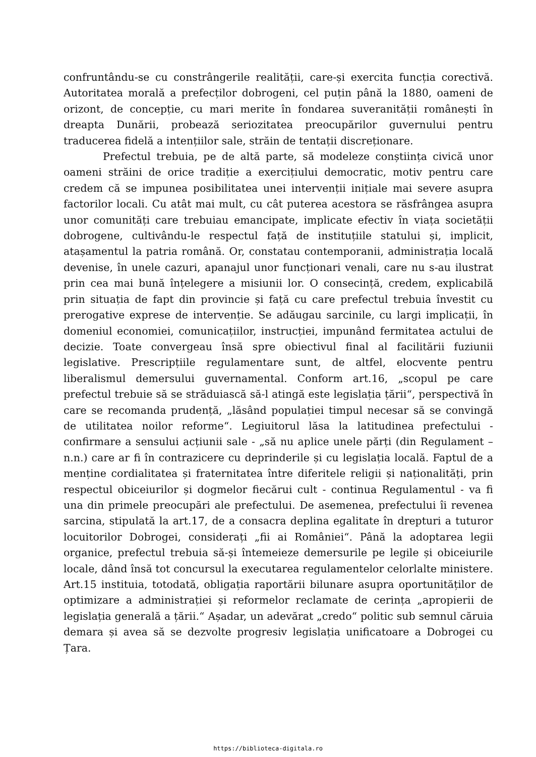confruntându-se cu constrângerile realității, care-și exercita funcția corectivă. Autoritatea morală a prefecților dobrogeni, cel puțin până la 1880, oameni de orizont, de concepție, cu mari merite în fondarea suveranității românești în dreapta Dunării, probează seriozitatea preocupărilor guvernului pentru traducerea fidelă a intențiilor sale, străin de tentații discreționare.
Prefectul trebuia, pe de altă parte, să modeleze conștiința civică unor oameni străini de orice tradiție a exercițiului democratic, motiv pentru care credem că se impunea posibilitatea unei intervenții inițiale mai severe asupra factorilor locali. Cu atât mai mult, cu cât puterea acestora se răsfrângea asupra unor comunități care trebuiau emancipate, implicate efectiv în viața societății dobrogene, cultivându-le respectul față de instituțiile statului și, implicit, atașamentul la patria română. Or, constatau contemporanii, administrația locală devenise, în unele cazuri, apanajul unor funcționari venali, care nu s-au ilustrat prin cea mai bună înțelegere a misiunii lor. O consecință, credem, explicabilă prin situația de fapt din provincie și față cu care prefectul trebuia învestit cu prerogative exprese de intervenție. Se adăugau sarcinile, cu largi implicații, în domeniul economiei, comunicațiilor, instrucției, impunând fermitatea actului de decizie. Toate convergeau însă spre obiectivul final al facilitării fuziunii legislative. Prescripțiile regulamentare sunt, de altfel, elocvente pentru liberalismul demersului guvernamental. Conform art.16, „scopul pe care prefectul trebuie să se străduiască să-l atingă este legislația țării“, perspectivă în care se recomanda prudență, „lăsând populației timpul necesar să se convingă de utilitatea noilor reforme“. Legiuitorul lăsa la latitudinea prefectului - confirmare a sensului acțiunii sale - „să nu aplice unele părți (din Regulament –n.n.) care ar fi în contrazicere cu deprinderile și cu legislația locală. Faptul de a menține cordialitatea și fraternitatea între diferitele religii și naționalități, prin respectul obiceiurilor și dogmelor fiecărui cult - continua Regulamentul - va fi una din primele preocupări ale prefectului. De asemenea, prefectului îi revenea sarcina, stipulată la art.17, de a consacra deplina egalitate în drepturi a tuturor locuitorilor Dobrogei, considerați „fii ai României“. Până la adoptarea legii organice, prefectul trebuia să-și întemeieze demersurile pe legile și obiceiurile locale, dând însă tot concursul la executarea regulamentelor celorlalte ministere. Art.15 instituia, totodată, obligația raportării bilunare asupra oportunităților de optimizare a administrației și reformelor reclamate de cerința „apropierii de legislația generală a țării.“ Așadar, un adevărat „credo“ politic sub semnul căruia demara și avea să se dezvolte progresiv legislația unificatoare a Dobrogei cu Țara.
https://biblioteca-digitala.ro